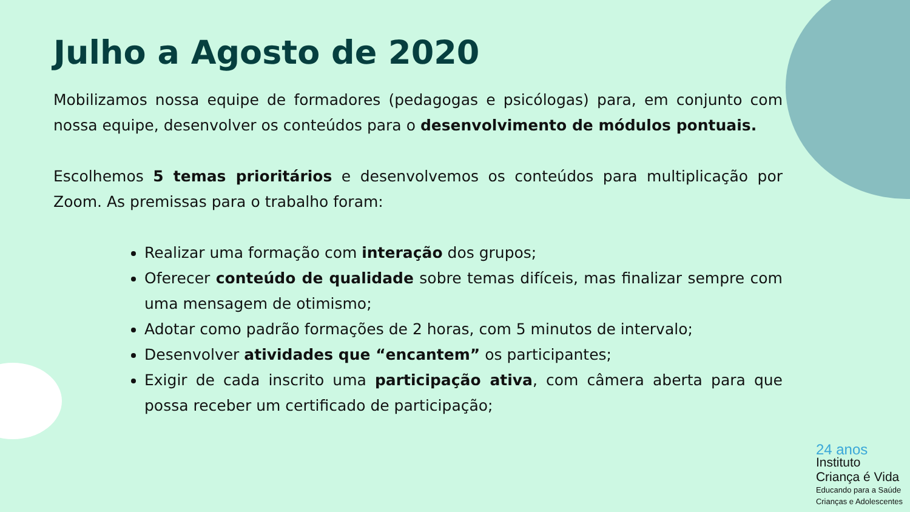Julho a Agosto de 2020
Mobilizamos nossa equipe de formadores (pedagogas e psicólogas) para, em conjunto com nossa equipe, desenvolver os conteúdos para o desenvolvimento de módulos pontuais.
Escolhemos 5 temas prioritários e desenvolvemos os conteúdos para multiplicação por Zoom. As premissas para o trabalho foram:
Realizar uma formação com interação dos grupos;
Oferecer conteúdo de qualidade sobre temas difíceis, mas finalizar sempre com uma mensagem de otimismo;
Adotar como padrão formações de 2 horas, com 5 minutos de intervalo;
Desenvolver atividades que “encantem” os participantes;
Exigir de cada inscrito uma participação ativa, com câmera aberta para que possa receber um certificado de participação;
24 anos
Instituto
Criança é Vida
Educando para a Saúde
Crianças e Adolescentes